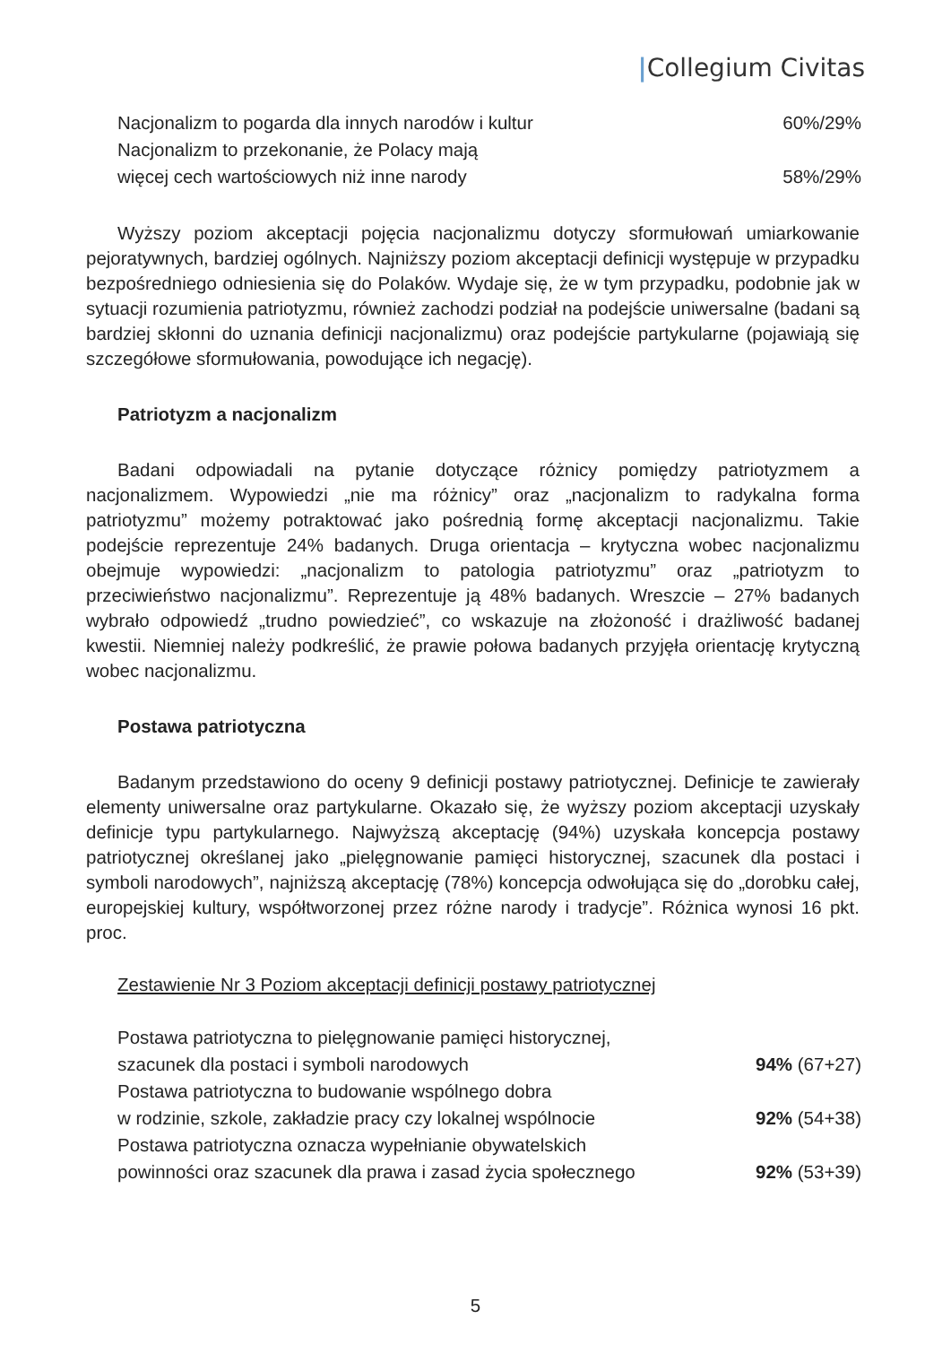|Collegium Civitas
| Nacjonalizm to pogarda dla innych narodów i kultur | 60%/29% |
| Nacjonalizm to przekonanie, że Polacy mają więcej cech wartościowych niż inne narody | 58%/29% |
Wyższy poziom akceptacji pojęcia nacjonalizmu dotyczy sformułowań umiarkowanie pejoratywnych, bardziej ogólnych. Najniższy poziom akceptacji definicji występuje w przypadku bezpośredniego odniesienia się do Polaków. Wydaje się, że w tym przypadku, podobnie jak w sytuacji rozumienia patriotyzmu, również zachodzi podział na podejście uniwersalne (badani są bardziej skłonni do uznania definicji nacjonalizmu) oraz podejście partykularne (pojawiają się szczegółowe sformułowania, powodujące ich negację).
Patriotyzm a nacjonalizm
Badani odpowiadali na pytanie dotyczące różnicy pomiędzy patriotyzmem a nacjonalizmem. Wypowiedzi „nie ma różnicy” oraz „nacjonalizm to radykalna forma patriotyzmu” możemy potraktować jako pośrednią formę akceptacji nacjonalizmu. Takie podejście reprezentuje 24% badanych. Druga orientacja – krytyczna wobec nacjonalizmu obejmuje wypowiedzi: „nacjonalizm to patologia patriotyzmu” oraz „patriotyzm to przeciwieństwo nacjonalizmu”. Reprezentuje ją 48% badanych. Wreszcie – 27% badanych wybrało odpowiedź „trudno powiedzieć”, co wskazuje na złożoność i drażliwość badanej kwestii. Niemniej należy podkreślić, że prawie połowa badanych przyjęła orientację krytyczną wobec nacjonalizmu.
Postawa patriotyczna
Badanym przedstawiono do oceny 9 definicji postawy patriotycznej. Definicje te zawierały elementy uniwersalne oraz partykularne. Okazało się, że wyższy poziom akceptacji uzyskały definicje typu partykularnego. Najwyższą akceptację (94%) uzyskała koncepcja postawy patriotycznej określanej jako „pielęgnowanie pamięci historycznej, szacunek dla postaci i symboli narodowych”, najniższą akceptację (78%) koncepcja odwołująca się do „dorobku całej, europejskiej kultury, współtworzonej przez różne narody i tradycje”. Różnica wynosi 16 pkt. proc.
Zestawienie Nr 3 Poziom akceptacji definicji postawy patriotycznej
| Postawa patriotyczna to pielęgnowanie pamięci historycznej, szacunek dla postaci i symboli narodowych | 94% (67+27) |
| Postawa patriotyczna to budowanie wspólnego dobra w rodzinie, szkole, zakładzie pracy czy lokalnej wspólnocie | 92% (54+38) |
| Postawa patriotyczna oznacza wypełnianie obywatelskich powinności oraz szacunek dla prawa i zasad życia społecznego | 92% (53+39) |
5